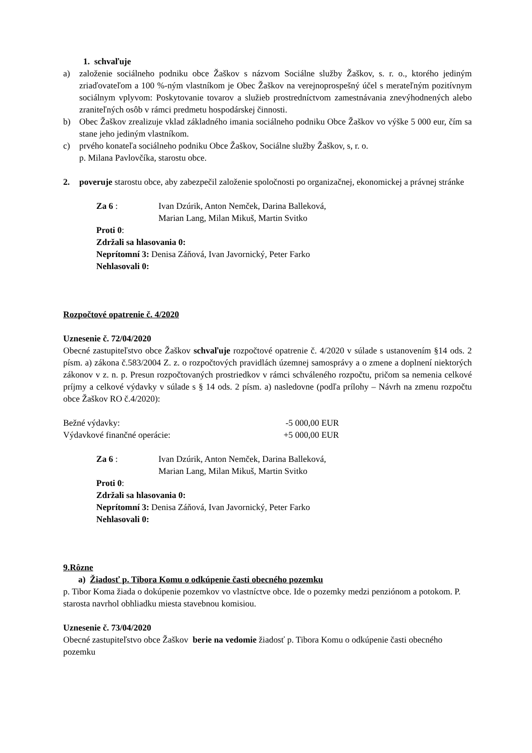1. schvaľuje
a) založenie sociálneho podniku obce Žaškov s názvom Sociálne služby Žaškov, s. r. o., ktorého jediným zriaďovateľom a 100 %-ným vlastníkom je Obec Žaškov na verejnoprospešný účel s merateľným pozitívnym sociálnym vplyvom: Poskytovanie tovarov a služieb prostredníctvom zamestnávania znevýhodnených alebo zraniteľných osôb v rámci predmetu hospodárskej činnosti.
b) Obec Žaškov zrealizuje vklad základného imania sociálneho podniku Obce Žaškov vo výške 5 000 eur, čím sa stane jeho jediným vlastníkom.
c) prvého konateľa sociálneho podniku Obce Žaškov, Sociálne služby Žaškov, s, r. o.
p. Milana Pavlovčíka, starostu obce.
2. poveruje starostu obce, aby zabezpečil založenie spoločnosti po organizačnej, ekonomickej a právnej stránke
Za 6 : Ivan Dzúrik, Anton Nemček, Darina Balleková,
Marian Lang, Milan Mikuš, Martin Svitko
Proti 0:
Zdržali sa hlasovania 0:
Neprítomní 3: Denisa Záňová, Ivan Javornický, Peter Farko
Nehlasovali 0:
Rozpočtové opatrenie č. 4/2020
Uznesenie č. 72/04/2020
Obecné zastupiteľstvo obce Žaškov schvaľuje rozpočtové opatrenie č. 4/2020 v súlade s ustanovením §14 ods. 2 písm. a) zákona č.583/2004 Z. z. o rozpočtových pravidlách územnej samosprávy a o zmene a doplnení niektorých zákonov v z. n. p. Presun rozpočtovaných prostriedkov v rámci schváleného rozpočtu, pričom sa nemenia celkové príjmy a celkové výdavky v súlade s § 14 ods. 2 písm. a) nasledovne (podľa prílohy – Návrh na zmenu rozpočtu obce Žaškov RO č.4/2020):
Bežné výdavky: -5 000,00 EUR
Výdavkové finančné operácie: +5 000,00 EUR
Za 6 : Ivan Dzúrik, Anton Nemček, Darina Balleková,
Marian Lang, Milan Mikuš, Martin Svitko
Proti 0:
Zdržali sa hlasovania 0:
Neprítomní 3: Denisa Záňová, Ivan Javornický, Peter Farko
Nehlasovali 0:
9.Rôzne
a) Žiadosť p. Tibora Komu o odkúpenie časti obecného pozemku
p. Tibor Koma žiada o dokúpenie pozemkov vo vlastníctve obce. Ide o pozemky medzi penziónom a potokom. P. starosta navrhol obhliadku miesta stavebnou komisiou.
Uznesenie č. 73/04/2020
Obecné zastupiteľstvo obce Žaškov berie na vedomie žiadosť p. Tibora Komu o odkúpenie časti obecného pozemku